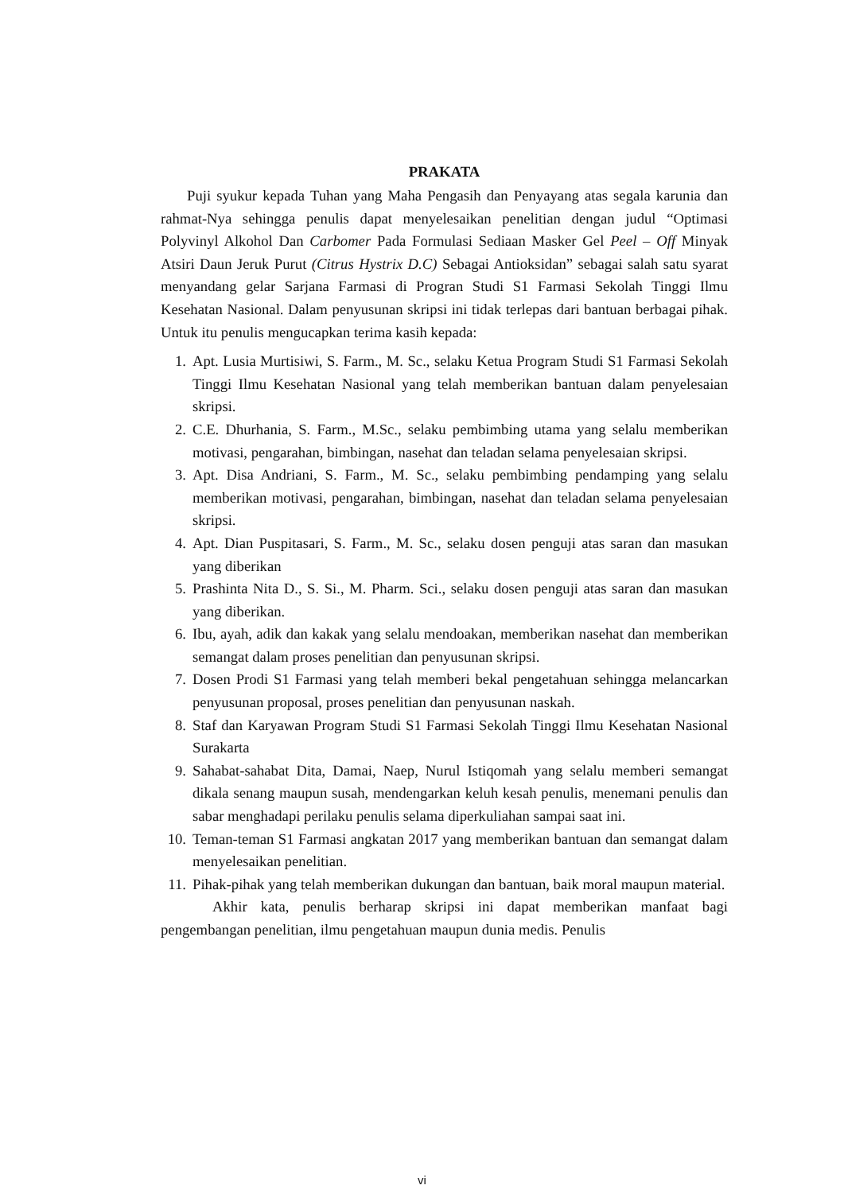PRAKATA
Puji syukur kepada Tuhan yang Maha Pengasih dan Penyayang atas segala karunia dan rahmat-Nya sehingga penulis dapat menyelesaikan penelitian dengan judul “Optimasi Polyvinyl Alkohol Dan Carbomer Pada Formulasi Sediaan Masker Gel Peel – Off Minyak Atsiri Daun Jeruk Purut (Citrus Hystrix D.C) Sebagai Antioksidan” sebagai salah satu syarat menyandang gelar Sarjana Farmasi di Progran Studi S1 Farmasi Sekolah Tinggi Ilmu Kesehatan Nasional. Dalam penyusunan skripsi ini tidak terlepas dari bantuan berbagai pihak. Untuk itu penulis mengucapkan terima kasih kepada:
1. Apt. Lusia Murtisiwi, S. Farm., M. Sc., selaku Ketua Program Studi S1 Farmasi Sekolah Tinggi Ilmu Kesehatan Nasional yang telah memberikan bantuan dalam penyelesaian skripsi.
2. C.E. Dhurhania, S. Farm., M.Sc., selaku pembimbing utama yang selalu memberikan motivasi, pengarahan, bimbingan, nasehat dan teladan selama penyelesaian skripsi.
3. Apt. Disa Andriani, S. Farm., M. Sc., selaku pembimbing pendamping yang selalu memberikan motivasi, pengarahan, bimbingan, nasehat dan teladan selama penyelesaian skripsi.
4. Apt. Dian Puspitasari, S. Farm., M. Sc., selaku dosen penguji atas saran dan masukan yang diberikan
5. Prashinta Nita D., S. Si., M. Pharm. Sci., selaku dosen penguji atas saran dan masukan yang diberikan.
6. Ibu, ayah, adik dan kakak yang selalu mendoakan, memberikan nasehat dan memberikan semangat dalam proses penelitian dan penyusunan skripsi.
7. Dosen Prodi S1 Farmasi yang telah memberi bekal pengetahuan sehingga melancarkan penyusunan proposal, proses penelitian dan penyusunan naskah.
8. Staf dan Karyawan Program Studi S1 Farmasi Sekolah Tinggi Ilmu Kesehatan Nasional Surakarta
9. Sahabat-sahabat Dita, Damai, Naep, Nurul Istiqomah yang selalu memberi semangat dikala senang maupun susah, mendengarkan keluh kesah penulis, menemani penulis dan sabar menghadapi perilaku penulis selama diperkuliahan sampai saat ini.
10. Teman-teman S1 Farmasi angkatan 2017 yang memberikan bantuan dan semangat dalam menyelesaikan penelitian.
11. Pihak-pihak yang telah memberikan dukungan dan bantuan, baik moral maupun material.
Akhir kata, penulis berharap skripsi ini dapat memberikan manfaat bagi pengembangan penelitian, ilmu pengetahuan maupun dunia medis. Penulis
vi